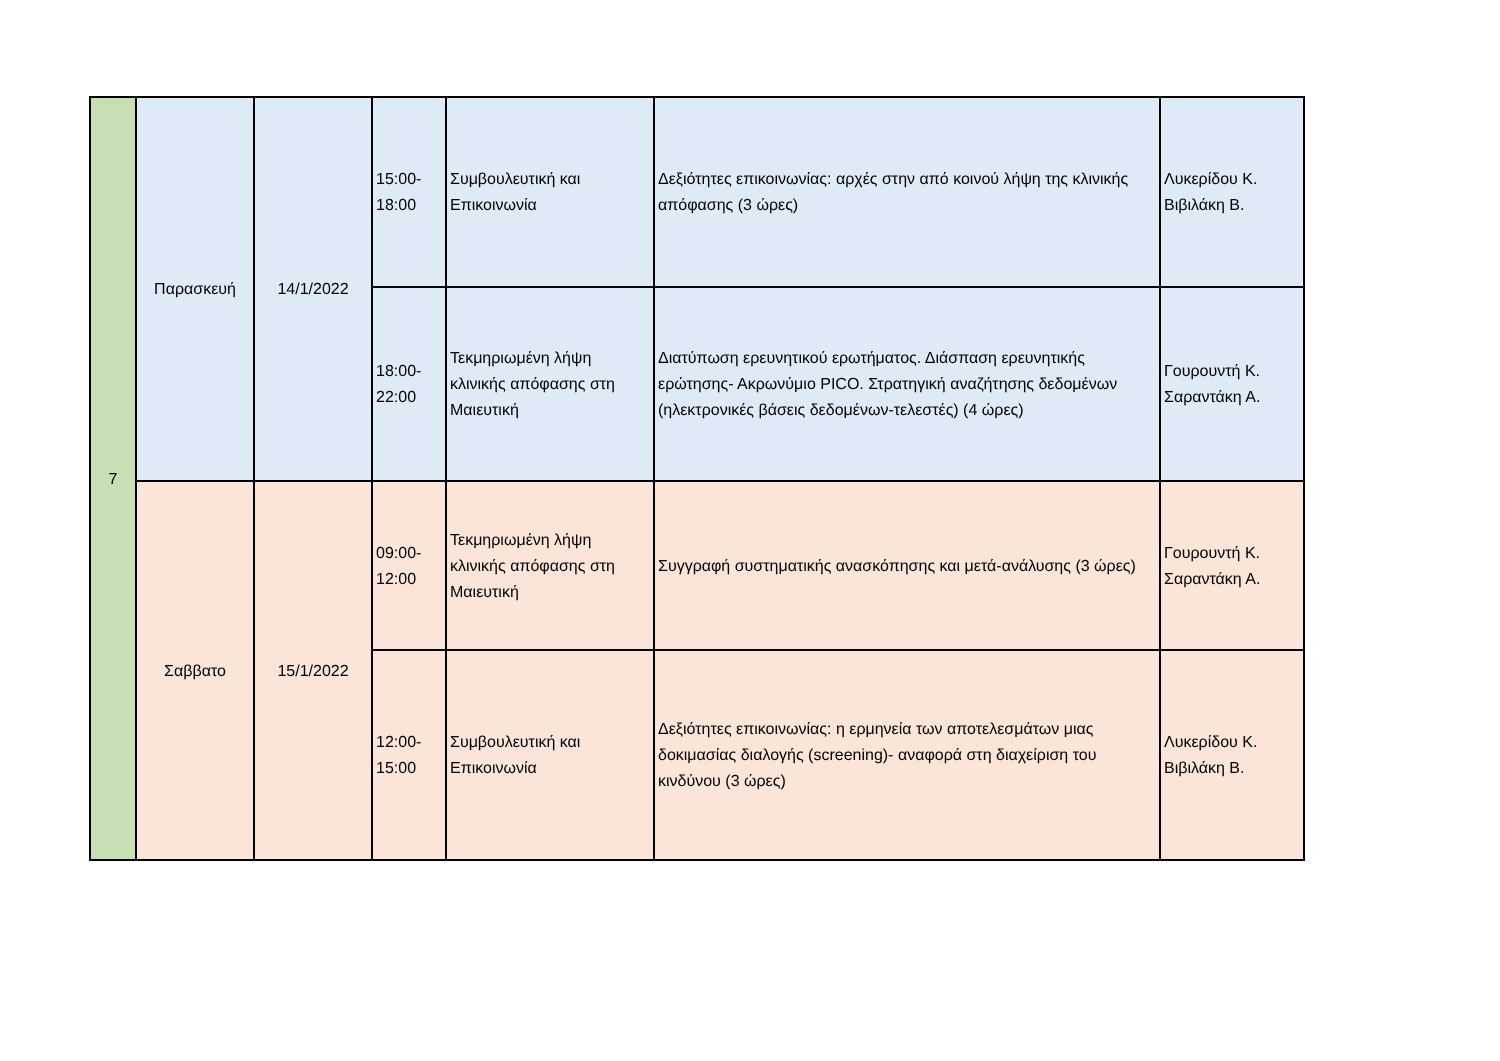| 7 | Παρασκευή | 14/1/2022 | 15:00- 18:00 | Συμβουλευτική και Επικοινωνία | Δεξιότητες επικοινωνίας: αρχές στην από κοινού λήψη της κλινικής απόφασης (3 ώρες) | Λυκερίδου Κ. Βιβιλάκη Β. |
| | | | 18:00- 22:00 | Τεκμηριωμένη λήψη κλινικής απόφασης στη Μαιευτική | Διατύπωση ερευνητικού ερωτήματος. Διάσπαση ερευνητικής ερώτησης- Ακρωνύμιο PICO. Στρατηγική αναζήτησης δεδομένων (ηλεκτρονικές βάσεις δεδομένων-τελεστές) (4 ώρες) | Γουρουντή Κ. Σαραντάκη Α. |
| | Σαββατο | 15/1/2022 | 09:00- 12:00 | Τεκμηριωμένη λήψη κλινικής απόφασης στη Μαιευτική | Συγγραφή συστηματικής ανασκόπησης και μετά-ανάλυσης (3 ώρες) | Γουρουντή Κ. Σαραντάκη Α. |
| | | | 12:00- 15:00 | Συμβουλευτική και Επικοινωνία | Δεξιότητες επικοινωνίας: η ερμηνεία των αποτελεσμάτων μιας δοκιμασίας διαλογής (screening)- αναφορά στη διαχείριση του κινδύνου (3 ώρες) | Λυκερίδου Κ. Βιβιλάκη Β. |